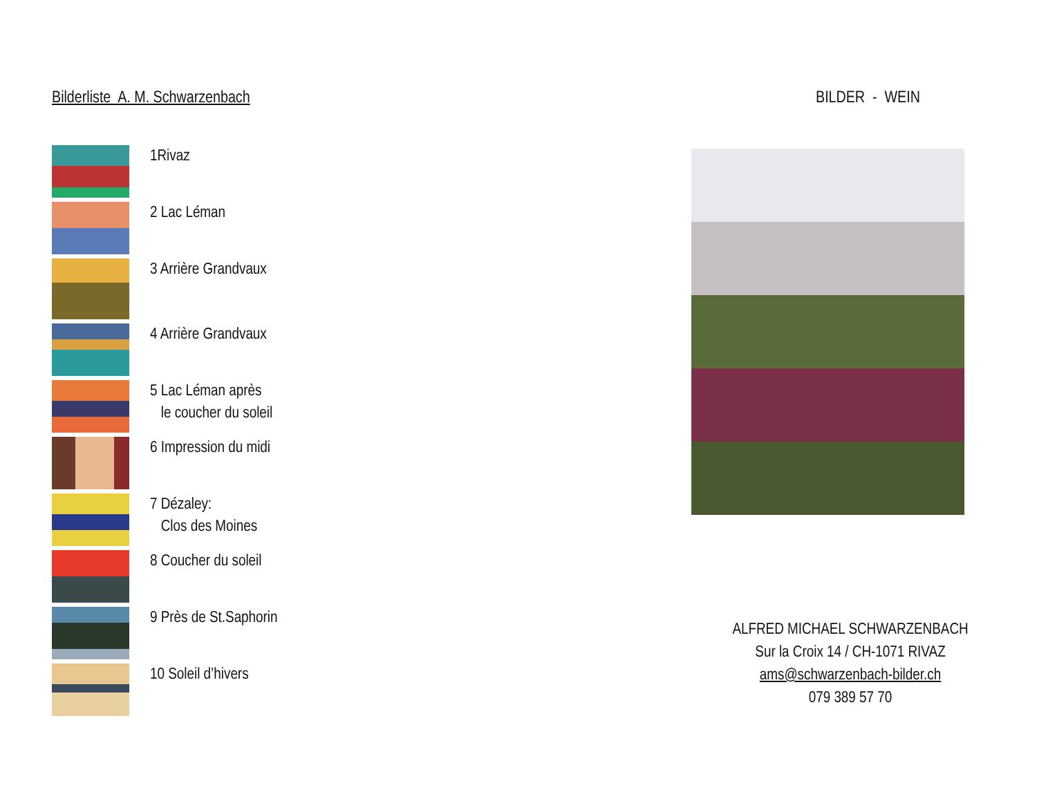Bilderliste A. M. Schwarzenbach
1Rivaz
2 Lac Léman
3 Arrière Grandvaux
4 Arrière Grandvaux
5 Lac Léman après
le coucher du soleil
6 Impression du midi
7 Dézaley:
Clos des Moines
8 Coucher du soleil
9 Près de St.Saphorin
10 Soleil d’hivers
BILDER - WEIN
ALFRED MICHAEL SCHWARZENBACH
Sur la Croix 14 / CH-1071 RIVAZ
ams@schwarzenbach-bilder.ch
079 389 57 70